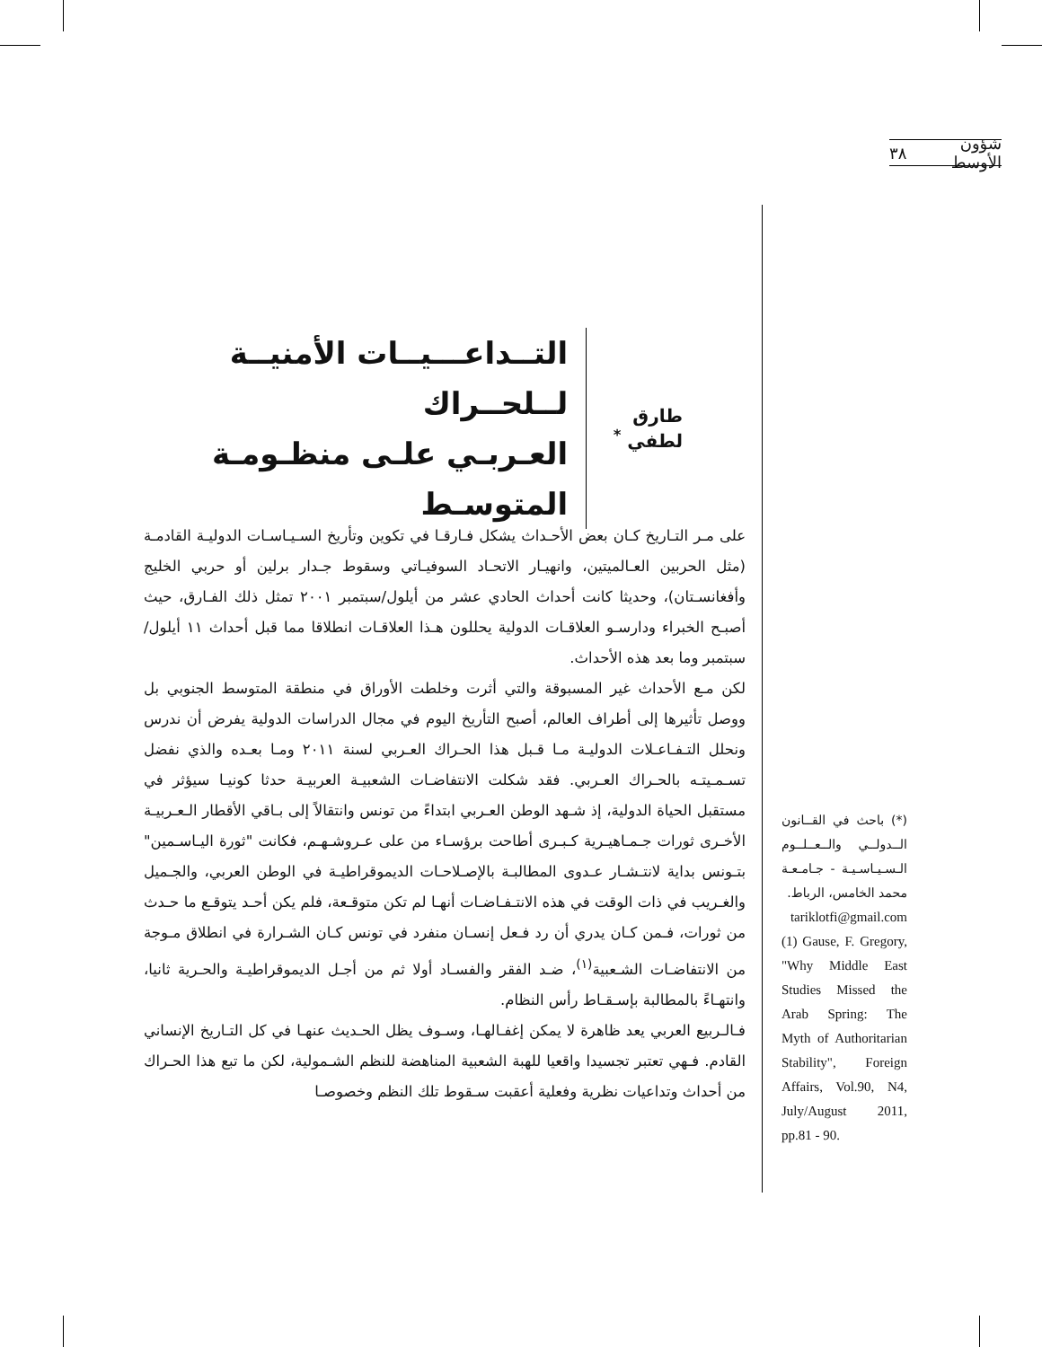شؤون الأوسط ٣٨
طارق لطفي <sup>*</sup>
التــداعـــيــات الأمنيــة لــلحــراك
العـربـي علـى منظـومـة المتوسـط
على مـر التـاريخ كـان بعض الأحـداث يشكل فـارقـا في تكوين وتأريخ السـيـاسـات الدوليـة القادمـة (مثل الحربين العـالميتين، وانهيـار الاتحـاد السوفيـاتي وسقوط جـدار برلين أو حربي الخليج وأفغانسـتان)، وحديثا كانت أحداث الحادي عشر من أيلول/سبتمبر ٢٠٠١ تمثل ذلك الفـارق، حيث أصبـح الخبراء ودارسـو العلاقـات الدولية يحللون هـذا العلاقـات انطلاقا مما قبل أحداث ١١ أيلول/سبتمبر وما بعد هذه الأحداث.
لكن مـع الأحداث غير المسبوقة والتي أثرت وخلطت الأوراق في منطقة المتوسط الجنوبي بل ووصل تأثيرها إلى أطراف العالم، أصبح التأريخ اليوم في مجال الدراسات الدولية يفرض أن ندرس ونحلل التـفـاعـلات الدوليـة مـا قـبل هذا الحـراك العـربي لسنة ٢٠١١ ومـا بعـده والذي نفضل تسـمـيتـه بالحـراك العـربي. فقد شكلت الانتفاضـات الشعبيـة العربيـة حدثا كونيـا سيؤثر في مستقبل الحياة الدولية، إذ شـهد الوطن العـربي ابتداءً من تونس وانتقالاً إلى بـاقي الأقطار الـعـربيـة الأخـرى ثورات جـمـاهيـرية كـبـرى أطاحت برؤسـاء من على عـروشـهـم، فكانت "ثورة اليـاسـمين" بتـونس بداية لانتـشـار عـدوى المطالبـة بالإصـلاحـات الديموقراطيـة في الوطن العربي، والجـميل والغـريب في ذات الوقت في هذه الانتـفـاضـات أنهـا لم تكن متوقـعة، فلم يكن أحـد يتوقـع ما حـدث من ثورات، فـمن كـان يدري أن رد فـعل إنسـان منفرد في تونس كـان الشـرارة في انطلاق مـوجة من الانتفاضـات الشـعبية<sup>(١)</sup>، ضـد الفقر والفسـاد أولا ثم من أجـل الديموقراطيـة والحـرية ثانيا، وانتهـاءً بالمطالبة بإسـقـاط رأس النظام.
فـالـربيع العربي يعد ظاهرة لا يمكن إغفـالهـا، وسـوف يظل الحـديث عنهـا في كل التـاريخ الإنساني القادم. فـهي تعتبر تجسيدا واقعيا للهبة الشعبية المناهضة للنظم الشـمولية، لكن ما تبع هذا الحـراك من أحداث وتداعيات نظرية وفعلية أعقبت سـقوط تلك النظم وخصوصـا
(*) باحث في القــانون الــدولــي والــعــلــوم الـسـيـاسـيـة - جـامـعـة محمد الخامس، الرباط.
tariklotfi@gmail.com
(1) Gause, F. Gregory, "Why Middle East Studies Missed the Arab Spring: The Myth of Authoritarian Stability", Foreign Affairs, Vol.90, N4, July/August 2011, pp.81 - 90.